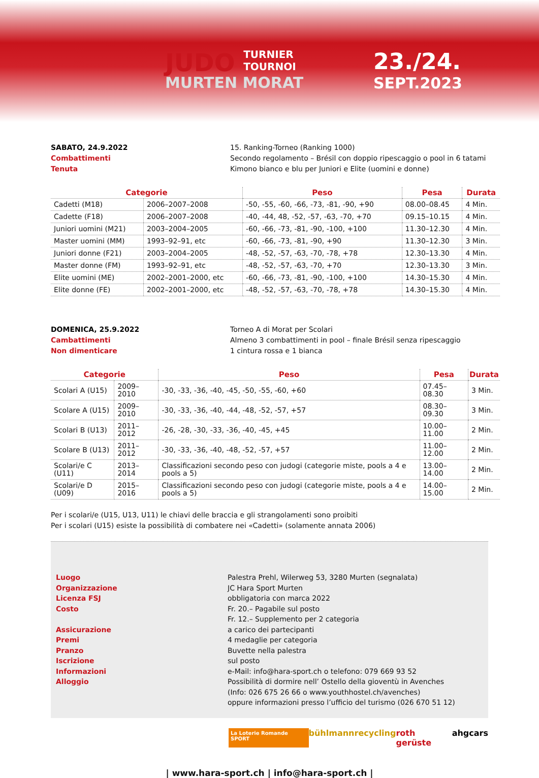JUDO TURNIER
TOURNOI
MURTEN MORAT
23./24.
SEPT.2023
SABATO, 24.9.2022
Combattimenti
Tenuta
15. Ranking-Torneo (Ranking 1000)
Secondo regolamento – Brésil con doppio ripescaggio o pool in 6 tatami
Kimono bianco e blu per Juniori e Elite (uomini e donne)
| Categorie | | Peso | Pesa | Durata |
| --- | --- | --- | --- | --- |
| Cadetti (M18) | 2006–2007–2008 | -50, -55, -60, -66, -73, -81, -90, +90 | 08.00–08.45 | 4 Min. |
| Cadette (F18) | 2006–2007–2008 | -40, -44, 48, -52, -57, -63, -70, +70 | 09.15–10.15 | 4 Min. |
| Juniori uomini (M21) | 2003–2004–2005 | -60, -66, -73, -81, -90, -100, +100 | 11.30–12.30 | 4 Min. |
| Master uomini (MM) | 1993–92–91, etc | -60, -66, -73, -81, -90, +90 | 11.30–12.30 | 3 Min. |
| Juniori donne (F21) | 2003–2004–2005 | -48, -52, -57, -63, -70, -78, +78 | 12.30–13.30 | 4 Min. |
| Master donne (FM) | 1993–92–91, etc | -48, -52, -57, -63, -70, +70 | 12.30–13.30 | 3 Min. |
| Elite uomini (ME) | 2002–2001–2000, etc | -60, -66, -73, -81, -90, -100, +100 | 14.30–15.30 | 4 Min. |
| Elite donne (FE) | 2002–2001–2000, etc | -48, -52, -57, -63, -70, -78, +78 | 14.30–15.30 | 4 Min. |
DOMENICA, 25.9.2022
Cambattimenti
Non dimenticare
Torneo A di Morat per Scolari
Almeno 3 combattimenti in pool – finale Brésil senza ripescaggio
1 cintura rossa e 1 bianca
| Categorie | | Peso | Pesa | Durata |
| --- | --- | --- | --- | --- |
| Scolari A (U15) | 2009–2010 | -30, -33, -36, -40, -45, -50, -55, -60, +60 | 07.45–08.30 | 3 Min. |
| Scolare A (U15) | 2009–2010 | -30, -33, -36, -40, -44, -48, -52, -57, +57 | 08.30–09.30 | 3 Min. |
| Scolari B (U13) | 2011–2012 | -26, -28, -30, -33, -36, -40, -45, +45 | 10.00–11.00 | 2 Min. |
| Scolare B (U13) | 2011–2012 | -30, -33, -36, -40, -48, -52, -57, +57 | 11.00–12.00 | 2 Min. |
| Scolari/e C (U11) | 2013–2014 | Classificazioni secondo peso con judogi (categorie miste, pools a 4 e pools a 5) | 13.00–14.00 | 2 Min. |
| Scolari/e D (U09) | 2015–2016 | Classificazioni secondo peso con judogi (categorie miste, pools a 4 e pools a 5) | 14.00–15.00 | 2 Min. |
Per i scolari/e (U15, U13, U11) le chiavi delle braccia e gli strangolamenti sono proibiti
Per i scolari (U15) esiste la possibilità di combatere nei «Cadetti» (solamente annata 2006)
Luogo
Organizzazione
Licenza FSJ
Costo
Assicurazione
Premi
Pranzo
Iscrizione
Informazioni
Alloggio
Palestra Prehl, Wilerweg 53, 3280 Murten (segnalata)
JC Hara Sport Murten
obbligatoria con marca 2022
Fr. 20.– Pagabile sul posto
Fr. 12.– Supplemento per 2 categoria
a carico dei partecipanti
4 medaglie per categoria
Buvette nella palestra
sul posto
e-Mail: info@hara-sport.ch o telefono: 079 669 93 52
Possibilità di dormire nell’ Ostello della gioventù in Avenches
(Info: 026 675 26 66 o www.youthhostel.ch/avenches)
oppure informazioni presso l’ufficio del turismo (026 670 51 12)
La Loterie Romande SPORT bühlmannrecycling roth gerüste ahgcars
| www.hara-sport.ch | info@hara-sport.ch |